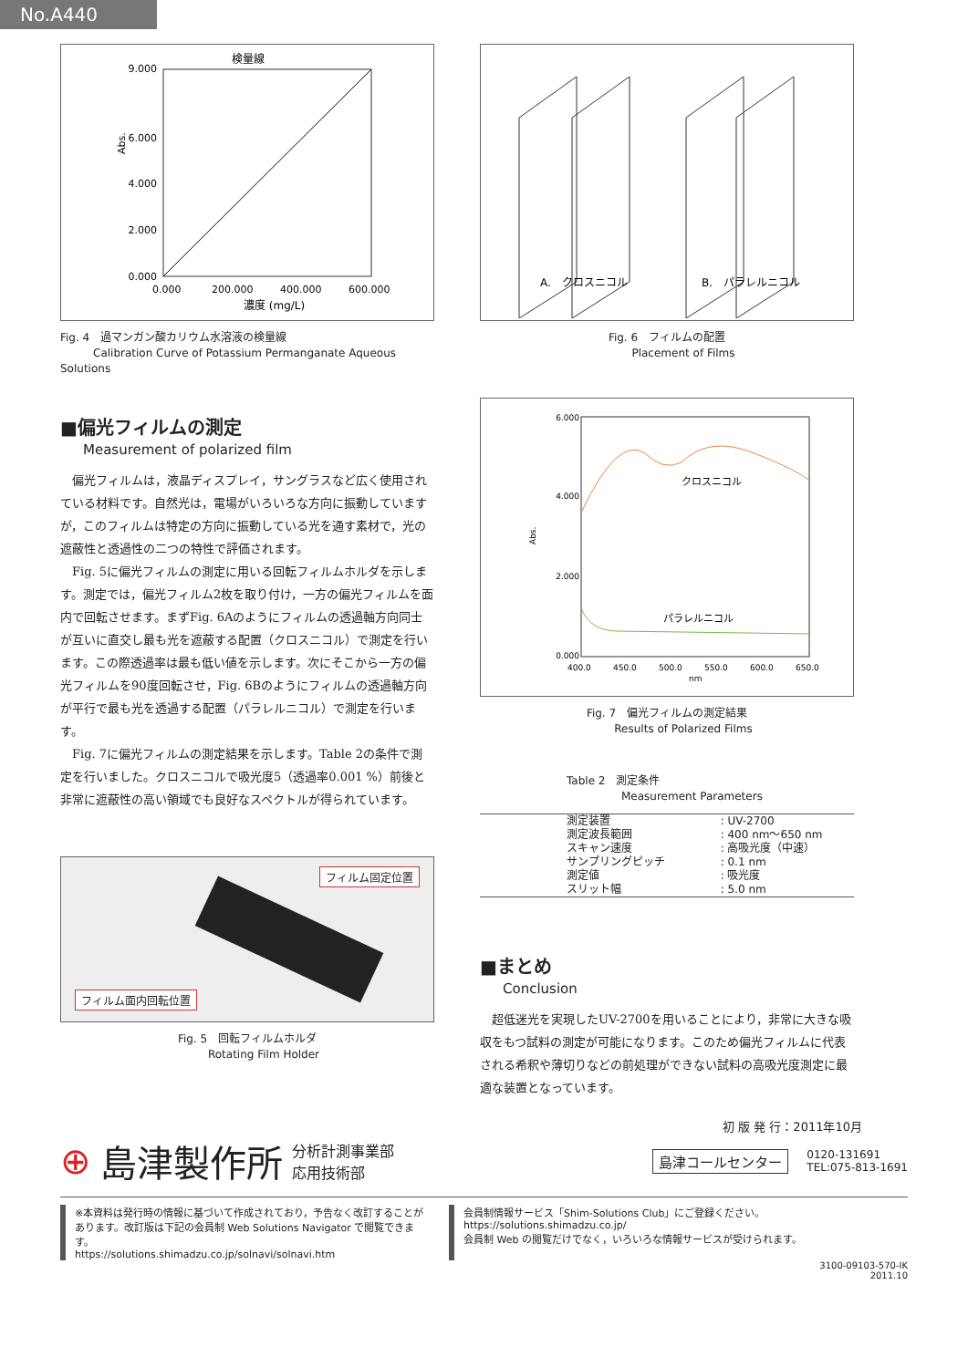No.A440
検量線
Abs.
9.000
6.000
4.000
2.000
0.000
0.000
200.000
400.000
600.000
濃度 (mg/L)
Fig. 4　過マンガン酸カリウム水溶液の検量線
　　　Calibration Curve of Potassium Permanganate Aqueous Solutions
■偏光フィルムの測定
Measurement of polarized film
偏光フィルムは，液晶ディスプレイ，サングラスなど広く使用されている材料です。自然光は，電場がいろいろな方向に振動していますが，このフィルムは特定の方向に振動している光を通す素材で，光の遮蔽性と透過性の二つの特性で評価されます。
Fig. 5に偏光フィルムの測定に用いる回転フィルムホルダを示します。測定では，偏光フィルム2枚を取り付け，一方の偏光フィルムを面内で回転させます。まずFig. 6Aのようにフィルムの透過軸方向同士が互いに直交し最も光を遮蔽する配置（クロスニコル）で測定を行います。この際透過率は最も低い値を示します。次にそこから一方の偏光フィルムを90度回転させ，Fig. 6Bのようにフィルムの透過軸方向が平行で最も光を透過する配置（パラレルニコル）で測定を行います。
Fig. 7に偏光フィルムの測定結果を示します。Table 2の条件で測定を行いました。クロスニコルで吸光度5（透過率0.001 %）前後と非常に遮蔽性の高い領域でも良好なスペクトルが得られています。
フィルム固定位置
フィルム面内回転位置
Fig. 5　回転フィルムホルダ
　　　Rotating Film Holder
A.　クロスニコル
B.　パラレルニコル
Fig. 6　フィルムの配置
　　　Placement of Films
クロスニコル
パラレルニコル
6.000
4.000
2.000
0.000
Abs.
400.0
450.0
500.0
550.0
600.0
650.0
nm
Fig. 7　偏光フィルムの測定結果
　　　Results of Polarized Films
Table 2　測定条件
　　　　　Measurement Parameters
| 測定装置 | : UV-2700 |
| 測定波長範囲 | : 400 nm～650 nm |
| スキャン速度 | : 高吸光度（中速） |
| サンプリングピッチ | : 0.1 nm |
| 測定値 | : 吸光度 |
| スリット幅 | : 5.0 nm |
■まとめ
Conclusion
超低迷光を実現したUV-2700を用いることにより，非常に大きな吸収をもつ試料の測定が可能になります。このため偏光フィルムに代表される希釈や薄切りなどの前処理ができない試料の高吸光度測定に最適な装置となっています。
初 版 発 行：2011年10月
⊕ 島津製作所 分析計測事業部
応用技術部
島津コールセンター 0120-131691
TEL:075-813-1691
※本資料は発行時の情報に基づいて作成されており，予告なく改訂することがあります。改訂版は下記の会員制 Web Solutions Navigator で閲覧できます。
https://solutions.shimadzu.co.jp/solnavi/solnavi.htm
会員制情報サービス「Shim-Solutions Club」にご登録ください。
https://solutions.shimadzu.co.jp/
会員制 Web の閲覧だけでなく，いろいろな情報サービスが受けられます。
3100-09103-570-IK
2011.10